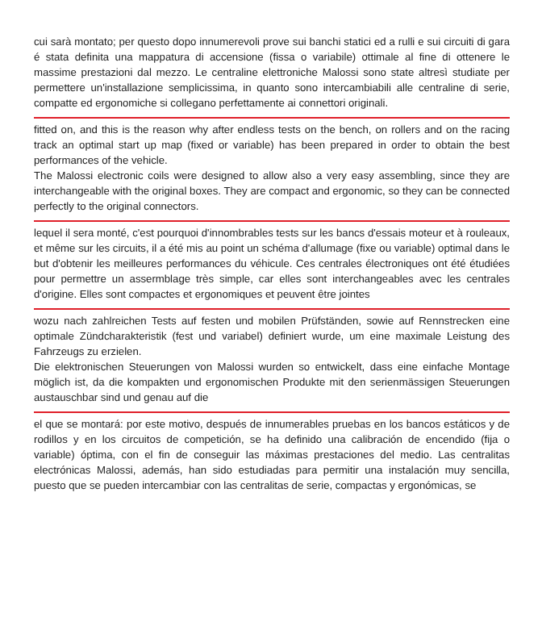cui sarà montato; per questo dopo innumerevoli prove sui banchi statici ed a rulli e sui circuiti di gara é stata definita una mappatura di accensione (fissa o variabile) ottimale al fine di ottenere le massime prestazioni dal mezzo. Le centraline elettroniche Malossi sono state altresì studiate per permettere un'installazione semplicissima, in quanto sono intercambiabili alle centraline di serie, compatte ed ergonomiche si collegano perfettamente ai connettori originali.
fitted on, and this is the reason why after endless tests on the bench, on rollers and on the racing track an optimal start up map (fixed or variable) has been prepared in order to obtain the best performances of the vehicle.
The Malossi electronic coils were designed to allow also a very easy assembling, since they are interchangeable with the original boxes. They are compact and ergonomic, so they can be connected perfectly to the original connectors.
lequel il sera monté, c'est pourquoi d'innombrables tests sur les bancs d'essais moteur et à rouleaux, et même sur les circuits, il a été mis au point un schéma d'allumage (fixe ou variable) optimal dans le but d'obtenir les meilleures performances du véhicule. Ces centrales électroniques ont été étudiées pour permettre un assermblage très simple, car elles sont interchangeables avec les centrales d'origine. Elles sont compactes et ergonomiques et peuvent être jointes
wozu nach zahlreichen Tests auf festen und mobilen Prüfständen, sowie auf Rennstrecken eine optimale Zündcharakteristik (fest und variabel) definiert wurde, um eine maximale Leistung des Fahrzeugs zu erzielen.
Die elektronischen Steuerungen von Malossi wurden so entwickelt, dass eine einfache Montage möglich ist, da die kompakten und ergonomischen Produkte mit den serienmässigen Steuerungen austauschbar sind und genau auf die
el que se montará: por este motivo, después de innumerables pruebas en los bancos estáticos y de rodillos y en los circuitos de competición, se ha definido una calibración de encendido (fija o variable) óptima, con el fin de conseguir las máximas prestaciones del medio. Las centralitas electrónicas Malossi, además, han sido estudiadas para permitir una instalación muy sencilla, puesto que se pueden intercambiar con las centralitas de serie, compactas y ergonómicas, se